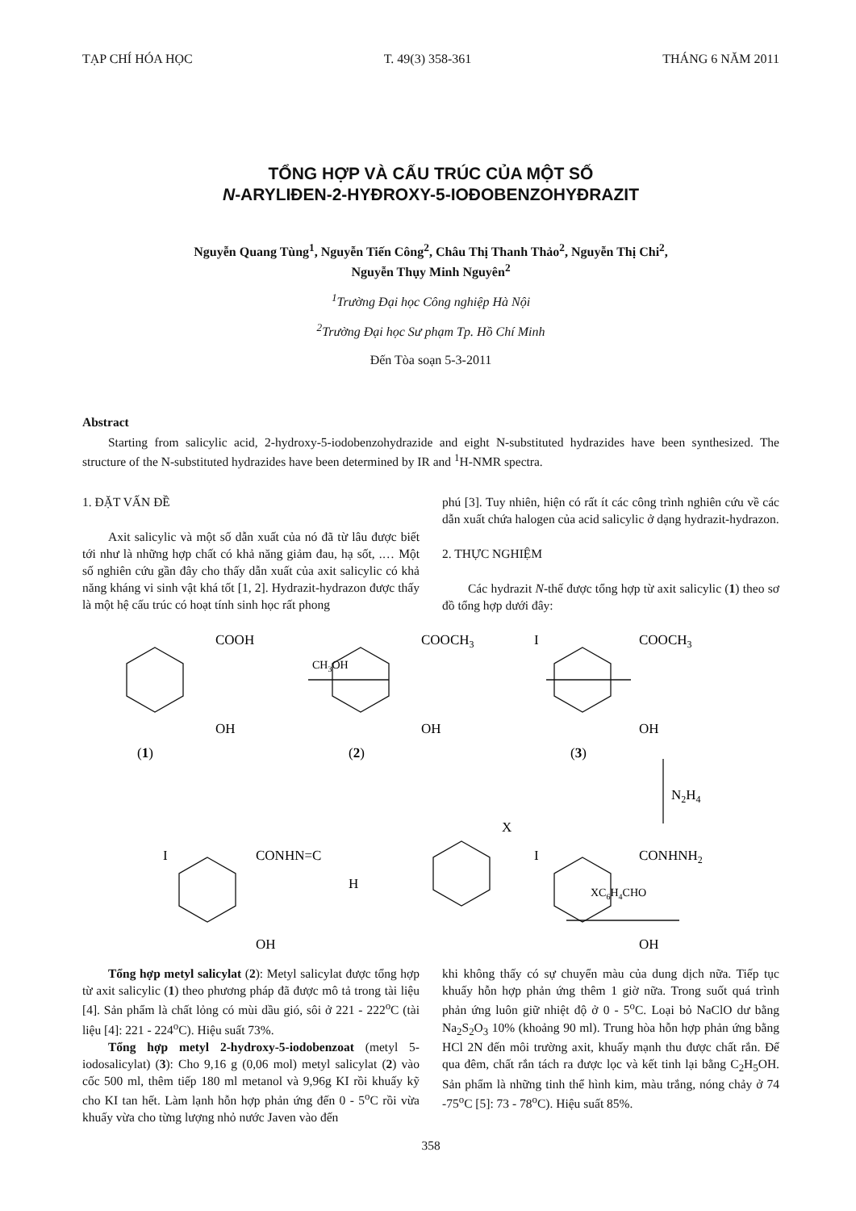TẠP CHÍ HÓA HỌC T. 49(3) 358-361 THÁNG 6 NĂM 2011
TỔNG HỢP VÀ CẤU TRÚC CỦA MỘT SỐ
N-ARYLIĐEN-2-HYĐROXY-5-IOĐOBENZOHYĐRAZIT
Nguyễn Quang Tùng<sup>1</sup>, Nguyễn Tiến Công<sup>2</sup>, Châu Thị Thanh Thảo<sup>2</sup>, Nguyễn Thị Chi<sup>2</sup>,
Nguyễn Thụy Minh Nguyên<sup>2</sup>
<sup>1</sup> Trường Đại học Công nghiệp Hà Nội
<sup>2</sup> Trường Đại học Sư phạm Tp. Hồ Chí Minh
Đến Tòa soạn 5-3-2011
Abstract
Starting from salicylic acid, 2-hydroxy-5-iodobenzohydrazide and eight N-substituted hydrazides have been synthesized. The structure of the N-substituted hydrazides have been determined by IR and <sup>1</sup>H-NMR spectra.
1. ĐẶT VẤN ĐỀ
Axit salicylic và một số dẫn xuất của nó đã từ lâu được biết tới như là những hợp chất có khả năng giảm đau, hạ sốt, .… Một số nghiên cứu gần đây cho thấy dẫn xuất của axit salicylic có khả năng kháng vi sinh vật khá tốt [1, 2]. Hydrazit-hydrazon được thấy là một hệ cấu trúc có hoạt tính sinh học rất phong
phú [3]. Tuy nhiên, hiện có rất ít các công trình nghiên cứu về các dẫn xuất chứa halogen của acid salicylic ở dạng hydrazit-hydrazon.
2. THỰC NGHIỆM
Các hydrazit N-thế được tổng hợp từ axit salicylic (1) theo sơ đồ tổng hợp dưới đây:
COOH
CH3OH
OH
(1)
COOCH3
OH
(2)
I
COOCH3
OH
(3)
N2H4
I
CONHNH2
OH
XC6H4CHO
I
CONHN=C
X
H
OH
Tổng hợp metyl salicylat (2): Metyl salicylat được tổng hợp từ axit salicylic (1) theo phương pháp đã được mô tả trong tài liệu [4]. Sản phẩm là chất lỏng có mùi dầu gió, sôi ở 221 - 222<sup>o</sup>C (tài liệu [4]: 221 - 224<sup>o</sup>C). Hiệu suất 73%.
Tổng hợp metyl 2-hydroxy-5-iodobenzoat (metyl 5-iodosalicylat) (3): Cho 9,16 g (0,06 mol) metyl salicylat (2) vào cốc 500 ml, thêm tiếp 180 ml metanol và 9,96g KI rồi khuấy kỹ cho KI tan hết. Làm lạnh hỗn hợp phản ứng đến 0 - 5<sup>o</sup>C rồi vừa khuấy vừa cho từng lượng nhỏ nước Javen vào đến
khi không thấy có sự chuyển màu của dung dịch nữa. Tiếp tục khuấy hỗn hợp phản ứng thêm 1 giờ nữa. Trong suốt quá trình phản ứng luôn giữ nhiệt độ ở 0 - 5<sup>o</sup>C. Loại bỏ NaClO dư bằng Na<sub>2</sub>S<sub>2</sub>O<sub>3</sub> 10% (khoảng 90 ml). Trung hòa hỗn hợp phản ứng bằng HCl 2N đến môi trường axit, khuấy mạnh thu được chất rắn. Để qua đêm, chất rắn tách ra được lọc và kết tinh lại bằng C<sub>2</sub>H<sub>5</sub>OH. Sản phẩm là những tinh thể hình kim, màu trắng, nóng chảy ở 74 -75<sup>o</sup>C [5]: 73 - 78<sup>o</sup>C). Hiệu suất 85%.
358